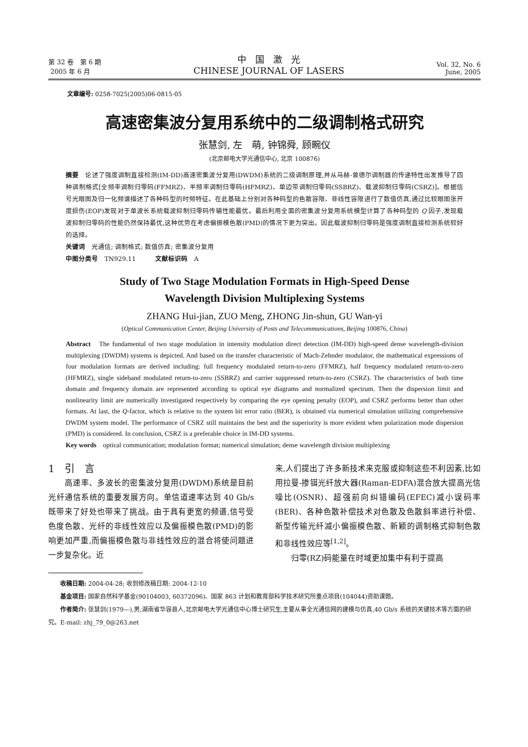第 32 卷　第 6 期
2005 年 6 月
中　国　激　光
CHINESE JOURNAL OF LASERS
Vol. 32, No. 6
June, 2005
文章编号: 0258-7025(2005)06-0815-05
高速密集波分复用系统中的二级调制格式研究
张慧剑, 左　萌, 钟锦舜, 顾畹仪
(北京邮电大学光通信中心, 北京 100876)
摘要　论述了强度调制直接检测(IM-DD)高速密集波分复用(DWDM)系统的二级调制原理,并从马赫-曾德尔调制器的传递特性出发推导了四种调制格式[全频率调制归零码(FFMRZ)、半频率调制归零码(HFMRZ)、单边带调制归零码(SSBRZ)、载波抑制归零码(CSRZ)]。根据信号光眼图及归一化频谱描述了各种码型的时频特征。在此基础上分别对各种码型的色散容限、非线性容限进行了数值仿真,通过比较眼图张开度损伤(EOP)发现对于单波长系统载波抑制归零码传输性能最优。最后利用全面的密集波分复用系统模型计算了各种码型的 Q 因子,发现载波抑制归零码的性能仍然保持最优,这种优势在考虑偏振模色散(PMD)的情况下更为突出。因此载波抑制归零码是强度调制直接检测系统较好的选择。
关键词　光通信; 调制格式; 数值仿真; 密集波分复用
中图分类号　TN929.11　　　文献标识码　A
Study of Two Stage Modulation Formats in High-Speed Dense
Wavelength Division Multiplexing Systems
ZHANG Hui-jian, ZUO Meng, ZHONG Jin-shun, GU Wan-yi
(Optical Communication Center, Beijing University of Posts and Telecommunications, Beijing 100876, China)
Abstract　The fundamental of two stage modulation in intensity modulation direct detection (IM-DD) high-speed dense wavelength-division multiplexing (DWDM) systems is depicted. And based on the transfer characteristic of Mach-Zehnder modulator, the mathematical expressions of four modulation formats are derived including: full frequency modulated return-to-zero (FFMRZ), half frequency modulated return-to-zero (HFMRZ), single sideband modulated return-to-zero (SSBRZ) and carrier suppressed return-to-zero (CSRZ). The characteristics of both time domain and frequency domain are represented according to optical eye diagrams and normalized spectrum. Then the dispersion limit and nonlinearity limit are numerically investigated respectively by comparing the eye opening penalty (EOP), and CSRZ performs better than other formats. At last, the Q-factor, which is relative to the system bit error ratio (BER), is obtained via numerical simulation utilizing comprehensive DWDM system model. The performance of CSRZ still maintains the best and the superiority is more evident when polarization mode dispersion (PMD) is considered. In conclusion, CSRZ is a preferable choice in IM-DD systems.
Key words　optical communication; modulation format; numerical simulation; dense wavelength division multiplexing
1　引　言
　　高速率、多波长的密集波分复用(DWDM)系统是目前光纤通信系统的重要发展方向。单信道速率达到 40 Gb/s 既带来了好处也带来了挑战。由于具有更宽的频谱,信号受色度色散、光纤的非线性效应以及偏振模色散(PMD)的影响更加严重,而偏振模色散与非线性效应的混合将使问题进一步复杂化。近
来,人们提出了许多新技术来克服或抑制这些不利因素,比如用拉曼-掺铒光纤放大器(Raman-EDFA)混合放大提高光信噪比(OSNR)、超强前向纠错编码(EFEC)减小误码率(BER)、各种色散补偿技术对色散及色散斜率进行补偿、新型传输光纤减小偏振模色散、新颖的调制格式抑制色散和非线性效应等<sup>[1,2]</sup>。
　　归零(RZ)码能量在时域更加集中有利于提高
　　收稿日期: 2004-04-28; 收到修改稿日期: 2004-12-10
　　基金项目: 国家自然科学基金(90104003, 60372096)、国家 863 计划和教育部科学技术研究所重点项目(104044)资助课题。
　　作者简介: 张慧剑(1979—),男,湖南省华容县人,北京邮电大学光通信中心博士研究生,主要从事全光通信网的建模与仿真,40 Gb/s 系统的关键技术等方面的研究。E-mail: zhj_79_0@263.net